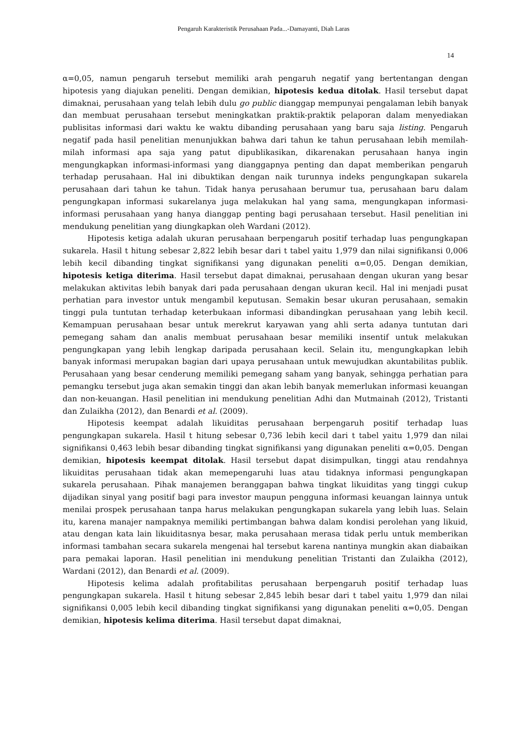Pengaruh Karakteristik Perusahaan Pada...-Damayanti, Diah Laras
14
α=0,05, namun pengaruh tersebut memiliki arah pengaruh negatif yang bertentangan dengan hipotesis yang diajukan peneliti. Dengan demikian, hipotesis kedua ditolak. Hasil tersebut dapat dimaknai, perusahaan yang telah lebih dulu go public dianggap mempunyai pengalaman lebih banyak dan membuat perusahaan tersebut meningkatkan praktik-praktik pelaporan dalam menyediakan publisitas informasi dari waktu ke waktu dibanding perusahaan yang baru saja listing. Pengaruh negatif pada hasil penelitian menunjukkan bahwa dari tahun ke tahun perusahaan lebih memilah-milah informasi apa saja yang patut dipublikasikan, dikarenakan perusahaan hanya ingin mengungkapkan informasi-informasi yang dianggapnya penting dan dapat memberikan pengaruh terhadap perusahaan. Hal ini dibuktikan dengan naik turunnya indeks pengungkapan sukarela perusahaan dari tahun ke tahun. Tidak hanya perusahaan berumur tua, perusahaan baru dalam pengungkapan informasi sukarelanya juga melakukan hal yang sama, mengungkapan informasi-informasi perusahaan yang hanya dianggap penting bagi perusahaan tersebut. Hasil penelitian ini mendukung penelitian yang diungkapkan oleh Wardani (2012).
Hipotesis ketiga adalah ukuran perusahaan berpengaruh positif terhadap luas pengungkapan sukarela. Hasil t hitung sebesar 2,822 lebih besar dari t tabel yaitu 1,979 dan nilai signifikansi 0,006 lebih kecil dibanding tingkat signifikansi yang digunakan peneliti α=0,05. Dengan demikian, hipotesis ketiga diterima. Hasil tersebut dapat dimaknai, perusahaan dengan ukuran yang besar melakukan aktivitas lebih banyak dari pada perusahaan dengan ukuran kecil. Hal ini menjadi pusat perhatian para investor untuk mengambil keputusan. Semakin besar ukuran perusahaan, semakin tinggi pula tuntutan terhadap keterbukaan informasi dibandingkan perusahaan yang lebih kecil. Kemampuan perusahaan besar untuk merekrut karyawan yang ahli serta adanya tuntutan dari pemegang saham dan analis membuat perusahaan besar memiliki insentif untuk melakukan pengungkapan yang lebih lengkap daripada perusahaan kecil. Selain itu, mengungkapkan lebih banyak informasi merupakan bagian dari upaya perusahaan untuk mewujudkan akuntabilitas publik. Perusahaan yang besar cenderung memiliki pemegang saham yang banyak, sehingga perhatian para pemangku tersebut juga akan semakin tinggi dan akan lebih banyak memerlukan informasi keuangan dan non-keuangan. Hasil penelitian ini mendukung penelitian Adhi dan Mutmainah (2012), Tristanti dan Zulaikha (2012), dan Benardi et al. (2009).
Hipotesis keempat adalah likuiditas perusahaan berpengaruh positif terhadap luas pengungkapan sukarela. Hasil t hitung sebesar 0,736 lebih kecil dari t tabel yaitu 1,979 dan nilai signifikansi 0,463 lebih besar dibanding tingkat signifikansi yang digunakan peneliti α=0,05. Dengan demikian, hipotesis keempat ditolak. Hasil tersebut dapat disimpulkan, tinggi atau rendahnya likuiditas perusahaan tidak akan memepengaruhi luas atau tidaknya informasi pengungkapan sukarela perusahaan. Pihak manajemen beranggapan bahwa tingkat likuiditas yang tinggi cukup dijadikan sinyal yang positif bagi para investor maupun pengguna informasi keuangan lainnya untuk menilai prospek perusahaan tanpa harus melakukan pengungkapan sukarela yang lebih luas. Selain itu, karena manajer nampaknya memiliki pertimbangan bahwa dalam kondisi perolehan yang likuid, atau dengan kata lain likuiditasnya besar, maka perusahaan merasa tidak perlu untuk memberikan informasi tambahan secara sukarela mengenai hal tersebut karena nantinya mungkin akan diabaikan para pemakai laporan. Hasil penelitian ini mendukung penelitian Tristanti dan Zulaikha (2012), Wardani (2012), dan Benardi et al. (2009).
Hipotesis kelima adalah profitabilitas perusahaan berpengaruh positif terhadap luas pengungkapan sukarela. Hasil t hitung sebesar 2,845 lebih besar dari t tabel yaitu 1,979 dan nilai signifikansi 0,005 lebih kecil dibanding tingkat signifikansi yang digunakan peneliti α=0,05. Dengan demikian, hipotesis kelima diterima. Hasil tersebut dapat dimaknai,